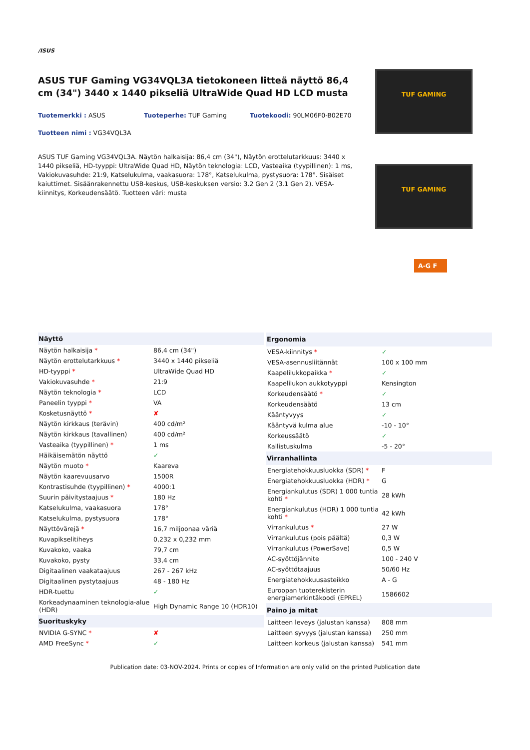/ISUS
ASUS TUF Gaming VG34VQL3A tietokoneen litteä näyttö 86,4 cm (34") 3440 x 1440 pikseliä UltraWide Quad HD LCD musta
Tuotemerkki : ASUS
Tuoteperhe: TUF Gaming
Tuotekoodi: 90LM06F0-B02E70
Tuotteen nimi : VG34VQL3A
ASUS TUF Gaming VG34VQL3A. Näytön halkaisija: 86,4 cm (34"), Näytön erottelutarkkuus: 3440 x 1440 pikseliä, HD-tyyppi: UltraWide Quad HD, Näytön teknologia: LCD, Vasteaika (tyypillinen): 1 ms, Vakiokuvasuhde: 21:9, Katselukulma, vaakasuora: 178°, Katselukulma, pystysuora: 178°. Sisäiset kaiuttimet. Sisäänrakennettu USB-keskus, USB-keskuksen versio: 3.2 Gen 2 (3.1 Gen 2). VESA-kiinnitys, Korkeudensäätö. Tuotteen väri: musta
TUF GAMING
TUF GAMING
A-G F
| Näyttö | |
| --- | --- |
| Näytön halkaisija * | 86,4 cm (34") |
| Näytön erottelutarkkuus * | 3440 x 1440 pikseliä |
| HD-tyyppi * | UltraWide Quad HD |
| Vakiokuvasuhde * | 21:9 |
| Näytön teknologia * | LCD |
| Paneelin tyyppi * | VA |
| Kosketusnäyttö * | ✘ |
| Näytön kirkkaus (terävin) | 400 cd/m² |
| Näytön kirkkaus (tavallinen) | 400 cd/m² |
| Vasteaika (tyypillinen) * | 1 ms |
| Häikäisemätön näyttö | ✓ |
| Näytön muoto * | Kaareva |
| Näytön kaarevuusarvo | 1500R |
| Kontrastisuhde (tyypillinen) * | 4000:1 |
| Suurin päivitystaajuus * | 180 Hz |
| Katselukulma, vaakasuora | 178° |
| Katselukulma, pystysuora | 178° |
| Näyttövärejä * | 16,7 miljoonaa väriä |
| Kuvapikselitiheys | 0,232 x 0,232 mm |
| Kuvakoko, vaaka | 79,7 cm |
| Kuvakoko, pysty | 33,4 cm |
| Digitaalinen vaakataajuus | 267 - 267 kHz |
| Digitaalinen pystytaajuus | 48 - 180 Hz |
| HDR-tuettu | ✓ |
| Korkeadynaaminen teknologia-alue (HDR) | High Dynamic Range 10 (HDR10) |
| Suorituskyky | |
| NVIDIA G-SYNC * | ✘ |
| AMD FreeSync * | ✓ |
| Ergonomia | |
| --- | --- |
| VESA-kiinnitys * | ✓ |
| VESA-asennusliitännät | 100 x 100 mm |
| Kaapelilukkopaikka * | ✓ |
| Kaapelilukon aukkotyyppi | Kensington |
| Korkeudensäätö * | ✓ |
| Korkeudensäätö | 13 cm |
| Kääntyvyys | ✓ |
| Kääntyvä kulma alue | -10 - 10° |
| Korkeussäätö | ✓ |
| Kallistuskulma | -5 - 20° |
| Virranhallinta | |
| Energiatehokkuusluokka (SDR) * | F |
| Energiatehokkuusluokka (HDR) * | G |
| Energiankulutus (SDR) 1 000 tuntia kohti * | 28 kWh |
| Energiankulutus (HDR) 1 000 tuntia kohti * | 42 kWh |
| Virrankulutus * | 27 W |
| Virrankulutus (pois päältä) | 0,3 W |
| Virrankulutus (PowerSave) | 0,5 W |
| AC-syöttöjännite | 100 - 240 V |
| AC-syöttötaajuus | 50/60 Hz |
| Energiatehokkuusasteikko | A - G |
| Euroopan tuoterekisterin energiamerkintäkoodi (EPREL) | 1586602 |
| Paino ja mitat | |
| Laitteen leveys (jalustan kanssa) | 808 mm |
| Laitteen syvyys (jalustan kanssa) | 250 mm |
| Laitteen korkeus (jalustan kanssa) | 541 mm |
Publication date: 03-NOV-2024. Prints or copies of Information are only valid on the printed Publication date